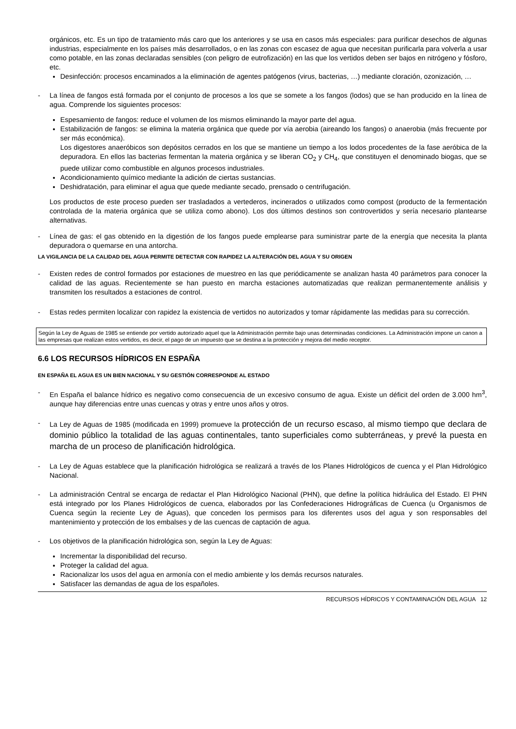orgánicos, etc. Es un tipo de tratamiento más caro que los anteriores y se usa en casos más especiales: para purificar desechos de algunas industrias, especialmente en los países más desarrollados, o en las zonas con escasez de agua que necesitan purificarla para volverla a usar como potable, en las zonas declaradas sensibles (con peligro de eutrofización) en las que los vertidos deben ser bajos en nitrógeno y fósforo, etc.
Desinfección: procesos encaminados a la eliminación de agentes patógenos (virus, bacterias, …) mediante cloración, ozonización, …
- La línea de fangos está formada por el conjunto de procesos a los que se somete a los fangos (lodos) que se han producido en la línea de agua. Comprende los siguientes procesos:
Espesamiento de fangos: reduce el volumen de los mismos eliminando la mayor parte del agua.
Estabilización de fangos: se elimina la materia orgánica que quede por vía aerobia (aireando los fangos) o anaerobia (más frecuente por ser más económica).
Los digestores anaeróbicos son depósitos cerrados en los que se mantiene un tiempo a los lodos procedentes de la fase aeróbica de la depuradora. En ellos las bacterias fermentan la materia orgánica y se liberan CO<sub>2</sub> y CH<sub>4</sub>, que constituyen el denominado biogas, que se puede utilizar como combustible en algunos procesos industriales.
Acondicionamiento químico mediante la adición de ciertas sustancias.
Deshidratación, para eliminar el agua que quede mediante secado, prensado o centrifugación.
Los productos de este proceso pueden ser trasladados a vertederos, incinerados o utilizados como compost (producto de la fermentación controlada de la materia orgánica que se utiliza como abono). Los dos últimos destinos son controvertidos y sería necesario plantearse alternativas.
- Línea de gas: el gas obtenido en la digestión de los fangos puede emplearse para suministrar parte de la energía que necesita la planta depuradora o quemarse en una antorcha.
LA VIGILANCIA DE LA CALIDAD DEL AGUA PERMITE DETECTAR CON RAPIDEZ LA ALTERACIÓN DEL AGUA Y SU ORIGEN
- Existen redes de control formados por estaciones de muestreo en las que periódicamente se analizan hasta 40 parámetros para conocer la calidad de las aguas. Recientemente se han puesto en marcha estaciones automatizadas que realizan permanentemente análisis y transmiten los resultados a estaciones de control.
- Estas redes permiten localizar con rapidez la existencia de vertidos no autorizados y tomar rápidamente las medidas para su corrección.
Según la Ley de Aguas de 1985 se entiende por vertido autorizado aquel que la Administración permite bajo unas determinadas condiciones. La Administración impone un canon a las empresas que realizan estos vertidos, es decir, el pago de un impuesto que se destina a la protección y mejora del medio receptor.
6.6 LOS RECURSOS HÍDRICOS EN ESPAÑA
EN ESPAÑA EL AGUA ES UN BIEN NACIONAL Y SU GESTIÓN CORRESPONDE AL ESTADO
- En España el balance hídrico es negativo como consecuencia de un excesivo consumo de agua. Existe un déficit del orden de 3.000 hm<sup>3</sup>, aunque hay diferencias entre unas cuencas y otras y entre unos años y otros.
- La Ley de Aguas de 1985 (modificada en 1999) promueve la protección de un recurso escaso, al mismo tiempo que declara de dominio público la totalidad de las aguas continentales, tanto superficiales como subterráneas, y prevé la puesta en marcha de un proceso de planificación hidrológica.
- La Ley de Aguas establece que la planificación hidrológica se realizará a través de los Planes Hidrológicos de cuenca y el Plan Hidrológico Nacional.
- La administración Central se encarga de redactar el Plan Hidrológico Nacional (PHN), que define la política hidráulica del Estado. El PHN está integrado por los Planes Hidrológicos de cuenca, elaborados por las Confederaciones Hidrográficas de Cuenca (u Organismos de Cuenca según la reciente Ley de Aguas), que conceden los permisos para los diferentes usos del agua y son responsables del mantenimiento y protección de los embalses y de las cuencas de captación de agua.
- Los objetivos de la planificación hidrológica son, según la Ley de Aguas:
Incrementar la disponibilidad del recurso.
Proteger la calidad del agua.
Racionalizar los usos del agua en armonía con el medio ambiente y los demás recursos naturales.
Satisfacer las demandas de agua de los españoles.
RECURSOS HÍDRICOS Y CONTAMINACIÓN DEL AGUA 12